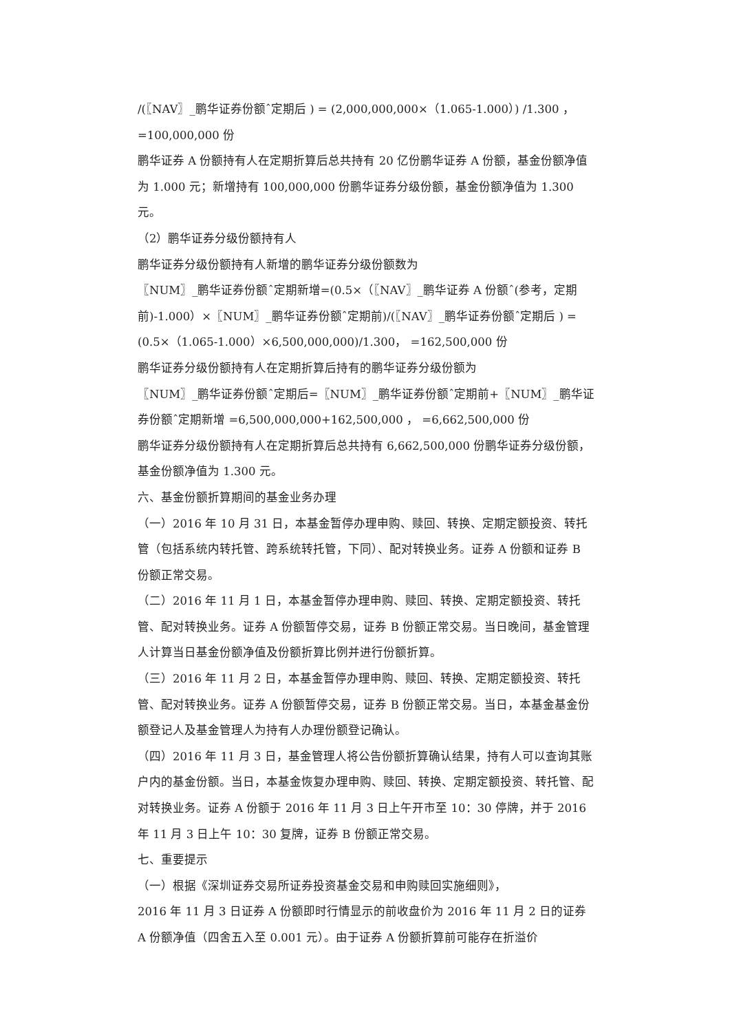/(〖NAV〗_鹏华证券份额ˆ定期后 ) = (2,000,000,000×（1.065-1.000）) /1.300 ， =100,000,000 份
鹏华证券 A 份额持有人在定期折算后总共持有 20 亿份鹏华证券 A 份额，基金份额净值为 1.000 元；新增持有 100,000,000 份鹏华证券分级份额，基金份额净值为 1.300 元。
（2）鹏华证券分级份额持有人
鹏华证券分级份额持有人新增的鹏华证券分级份额数为
〖NUM〗_鹏华证券份额ˆ定期新增=(0.5×（〖NAV〗_鹏华证券 A 份额ˆ(参考，定期前)-1.000）×〖NUM〗_鹏华证券份额ˆ定期前)/(〖NAV〗_鹏华证券份额ˆ定期后 ) = (0.5×（1.065-1.000）×6,500,000,000)/1.300， =162,500,000 份
鹏华证券分级份额持有人在定期折算后持有的鹏华证券分级份额为
〖NUM〗_鹏华证券份额ˆ定期后=〖NUM〗_鹏华证券份额ˆ定期前+〖NUM〗_鹏华证券份额ˆ定期新增 =6,500,000,000+162,500,000 ， =6,662,500,000 份
鹏华证券分级份额持有人在定期折算后总共持有 6,662,500,000 份鹏华证券分级份额，基金份额净值为 1.300 元。
六、基金份额折算期间的基金业务办理
（一）2016 年 10 月 31 日，本基金暂停办理申购、赎回、转换、定期定额投资、转托管（包括系统内转托管、跨系统转托管，下同）、配对转换业务。证券 A 份额和证券 B 份额正常交易。
（二）2016 年 11 月 1 日，本基金暂停办理申购、赎回、转换、定期定额投资、转托管、配对转换业务。证券 A 份额暂停交易，证券 B 份额正常交易。当日晚间，基金管理人计算当日基金份额净值及份额折算比例并进行份额折算。
（三）2016 年 11 月 2 日，本基金暂停办理申购、赎回、转换、定期定额投资、转托管、配对转换业务。证券 A 份额暂停交易，证券 B 份额正常交易。当日，本基金基金份额登记人及基金管理人为持有人办理份额登记确认。
（四）2016 年 11 月 3 日，基金管理人将公告份额折算确认结果，持有人可以查询其账户内的基金份额。当日，本基金恢复办理申购、赎回、转换、定期定额投资、转托管、配对转换业务。证券 A 份额于 2016 年 11 月 3 日上午开市至 10：30 停牌，并于 2016 年 11 月 3 日上午 10：30 复牌，证券 B 份额正常交易。
七、重要提示
（一）根据《深圳证券交易所证券投资基金交易和申购赎回实施细则》，
2016 年 11 月 3 日证券 A 份额即时行情显示的前收盘价为 2016 年 11 月 2 日的证券 A 份额净值（四舍五入至 0.001 元）。由于证券 A 份额折算前可能存在折溢价